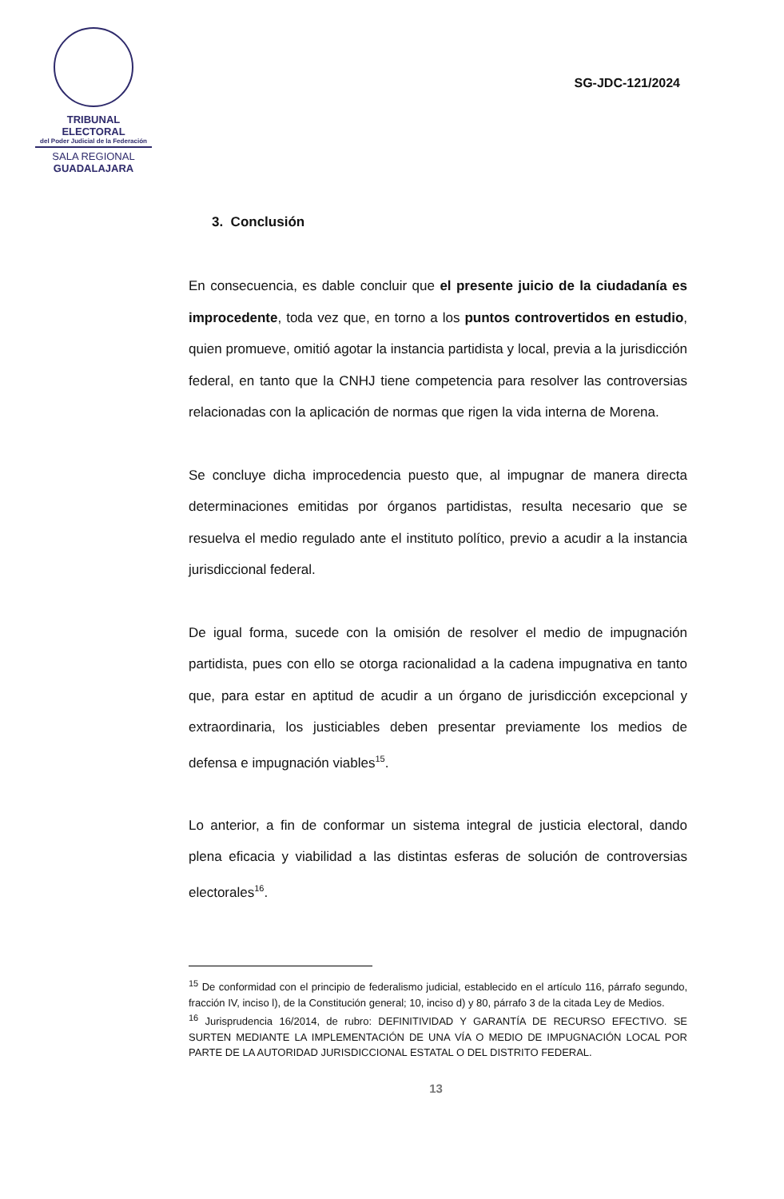TRIBUNAL ELECTORAL
del Poder Judicial de la Federación
SALA REGIONAL
GUADALAJARA
SG-JDC-121/2024
3. Conclusión
En consecuencia, es dable concluir que el presente juicio de la ciudadanía es improcedente, toda vez que, en torno a los puntos controvertidos en estudio, quien promueve, omitió agotar la instancia partidista y local, previa a la jurisdicción federal, en tanto que la CNHJ tiene competencia para resolver las controversias relacionadas con la aplicación de normas que rigen la vida interna de Morena.
Se concluye dicha improcedencia puesto que, al impugnar de manera directa determinaciones emitidas por órganos partidistas, resulta necesario que se resuelva el medio regulado ante el instituto político, previo a acudir a la instancia jurisdiccional federal.
De igual forma, sucede con la omisión de resolver el medio de impugnación partidista, pues con ello se otorga racionalidad a la cadena impugnativa en tanto que, para estar en aptitud de acudir a un órgano de jurisdicción excepcional y extraordinaria, los justiciables deben presentar previamente los medios de defensa e impugnación viables<sup>15</sup>.
Lo anterior, a fin de conformar un sistema integral de justicia electoral, dando plena eficacia y viabilidad a las distintas esferas de solución de controversias electorales<sup>16</sup>.
<sup>15</sup> De conformidad con el principio de federalismo judicial, establecido en el artículo 116, párrafo segundo, fracción IV, inciso l), de la Constitución general; 10, inciso d) y 80, párrafo 3 de la citada Ley de Medios.
<sup>16</sup> Jurisprudencia 16/2014, de rubro: DEFINITIVIDAD Y GARANTÍA DE RECURSO EFECTIVO. SE SURTEN MEDIANTE LA IMPLEMENTACIÓN DE UNA VÍA O MEDIO DE IMPUGNACIÓN LOCAL POR PARTE DE LA AUTORIDAD JURISDICCIONAL ESTATAL O DEL DISTRITO FEDERAL.
13